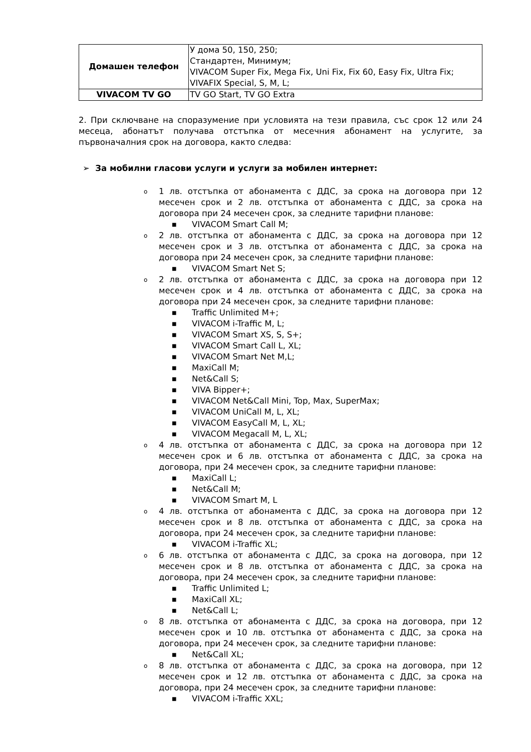| Домашен телефон | У дома 50, 150, 250; Стандартен, Минимум; VIVACOM Super Fix, Mega Fix, Uni Fix, Fix 60, Easy Fix, Ultra Fix; VIVAFIX Special, S, M, L; |
| VIVACOM TV GO | TV GO Start, TV GO Extra |
2. При сключване на споразумение при условията на тези правила, със срок 12 или 24 месеца, абонатът получава отстъпка от месечния абонамент на услугите, за първоначалния срок на договора, както следва:
➢ За мобилни гласови услуги и услуги за мобилен интернет:
o 1 лв. отстъпка от абонамента с ДДС, за срока на договора при 12 месечен срок и 2 лв. отстъпка от абонамента с ДДС, за срока на договора при 24 месечен срок, за следните тарифни планове:
■ VIVACOM Smart Call M;
o 2 лв. отстъпка от абонамента с ДДС, за срока на договора при 12 месечен срок и 3 лв. отстъпка от абонамента с ДДС, за срока на договора при 24 месечен срок, за следните тарифни планове:
■ VIVACOM Smart Net S;
o 2 лв. отстъпка от абонамента с ДДС, за срока на договора при 12 месечен срок и 4 лв. отстъпка от абонамента с ДДС, за срока на договора при 24 месечен срок, за следните тарифни планове:
■ Traffic Unlimited M+;
■ VIVACOM i-Traffic M, L;
■ VIVACOM Smart XS, S, S+;
■ VIVACOM Smart Call L, XL;
■ VIVACOM Smart Net M,L;
■ MaxiCall M;
■ Net&Call S;
■ VIVA Bipper+;
■ VIVACOM Net&Call Mini, Top, Max, SuperMax;
■ VIVACOM UniCall M, L, XL;
■ VIVACOM EasyCall M, L, XL;
■ VIVACOM Megacall M, L, XL;
o 4 лв. отстъпка от абонамента с ДДС, за срока на договора при 12 месечен срок и 6 лв. отстъпка от абонамента с ДДС, за срока на договора, при 24 месечен срок, за следните тарифни планове:
■ MaxiCall L;
■ Net&Call M;
■ VIVACOM Smart M, L
o 4 лв. отстъпка от абонамента с ДДС, за срока на договора при 12 месечен срок и 8 лв. отстъпка от абонамента с ДДС, за срока на договора, при 24 месечен срок, за следните тарифни планове:
■ VIVACOM i-Traffic XL;
o 6 лв. отстъпка от абонамента с ДДС, за срока на договора, при 12 месечен срок и 8 лв. отстъпка от абонамента с ДДС, за срока на договора, при 24 месечен срок, за следните тарифни планове:
■ Traffic Unlimited L;
■ MaxiCall XL;
■ Net&Call L;
o 8 лв. отстъпка от абонамента с ДДС, за срока на договора, при 12 месечен срок и 10 лв. отстъпка от абонамента с ДДС, за срока на договора, при 24 месечен срок, за следните тарифни планове:
■ Net&Call XL;
o 8 лв. отстъпка от абонамента с ДДС, за срока на договора, при 12 месечен срок и 12 лв. отстъпка от абонамента с ДДС, за срока на договора, при 24 месечен срок, за следните тарифни планове:
■ VIVACOM i-Traffic XXL;